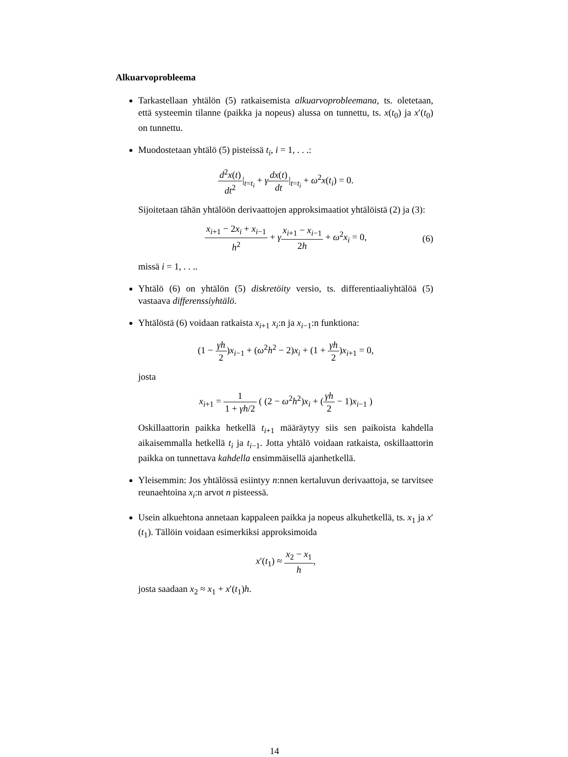Alkuarvoprobleema
Tarkastellaan yhtälön (5) ratkaisemista alkuarvoprobleemana, ts. oletetaan, että systeemin tilanne (paikka ja nopeus) alussa on tunnettu, ts. x(t<sub>0</sub>) ja x′(t<sub>0</sub>) on tunnettu.
Muodostetaan yhtälö (5) pisteissä t<sub>i</sub>, i = 1, . . .:
d<sup>2</sup>x(t) dt<sup>2</sup>|<sub>t=t<sub>i</sub></sub> + γdx(t) dt|<sub>t=t<sub>i</sub></sub> + ω<sup>2</sup>x(t<sub>i</sub>) = 0.
Sijoitetaan tähän yhtälöön derivaattojen approksimaatiot yhtälöistä (2) ja (3):
x<sub>i+1</sub> − 2x<sub>i</sub> + x<sub>i−1</sub> h<sup>2</sup> + γx<sub>i+1</sub> − x<sub>i−1</sub> 2h + ω<sup>2</sup>x<sub>i</sub> = 0, (6)
missä i = 1, . . ..
Yhtälö (6) on yhtälön (5) diskretöity versio, ts. differentiaaliyhtälöä (5) vastaava differenssiyhtälö.
Yhtälöstä (6) voidaan ratkaista x<sub>i+1</sub> x<sub>i</sub>:n ja x<sub>i−1</sub>:n funktiona:
(1 − γh 2)x<sub>i−1</sub> + (ω<sup>2</sup>h<sup>2</sup> − 2)x<sub>i</sub> + (1 + γh 2)x<sub>i+1</sub> = 0,
josta
x<sub>i+1</sub> = 1 1 + γh/2 ( (2 − ω<sup>2</sup>h<sup>2</sup>)x<sub>i</sub> + (γh 2 − 1)x<sub>i−1</sub> )
Oskillaattorin paikka hetkellä t<sub>i+1</sub> määräytyy siis sen paikoista kahdella aikaisemmalla hetkellä t<sub>i</sub> ja t<sub>i−1</sub>. Jotta yhtälö voidaan ratkaista, oskillaattorin paikka on tunnettava kahdella ensimmäisellä ajanhetkellä.
Yleisemmin: Jos yhtälössä esiintyy n:nnen kertaluvun derivaattoja, se tarvitsee reunaehtoina x<sub>i</sub>:n arvot n pisteessä.
Usein alkuehtona annetaan kappaleen paikka ja nopeus alkuhetkellä, ts. x<sub>1</sub> ja x′(t<sub>1</sub>). Tällöin voidaan esimerkiksi approksimoida
x′(t<sub>1</sub>) ≈ x<sub>2</sub> − x<sub>1</sub> h,
josta saadaan x<sub>2</sub> ≈ x<sub>1</sub> + x′(t<sub>1</sub>)h.
14